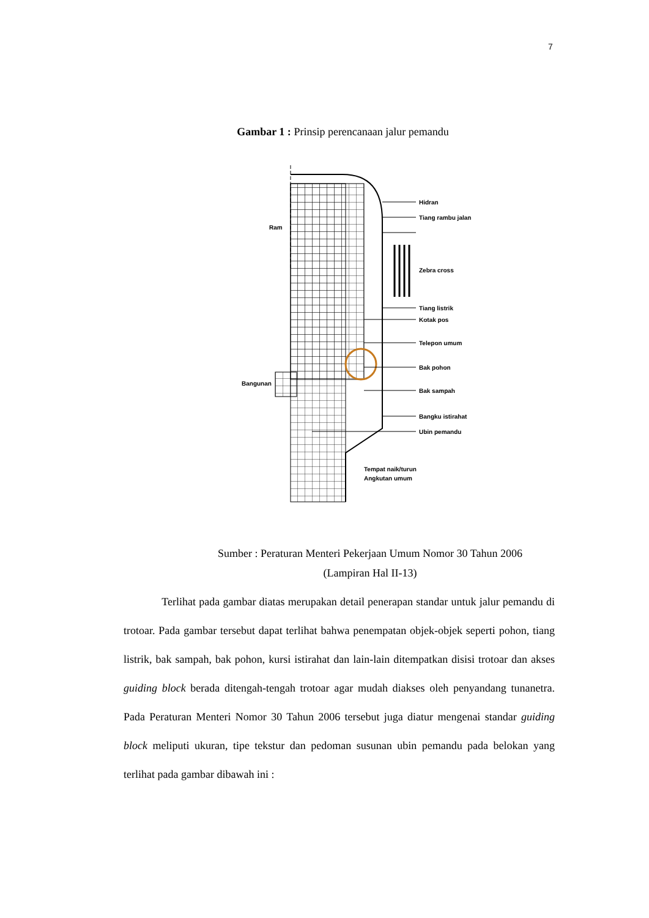7
Gambar 1 : Prinsip perencanaan jalur pemandu
Ram
Bangunan
Hidran
Tiang rambu jalan
Zebra cross
Tiang listrik
Kotak pos
Telepon umum
Bak pohon
Bak sampah
Bangku istirahat
Ubin pemandu
Tempat naik/turun
Angkutan umum
Sumber : Peraturan Menteri Pekerjaan Umum Nomor 30 Tahun 2006
(Lampiran Hal II-13)
Terlihat pada gambar diatas merupakan detail penerapan standar untuk jalur pemandu di trotoar. Pada gambar tersebut dapat terlihat bahwa penempatan objek-objek seperti pohon, tiang listrik, bak sampah, bak pohon, kursi istirahat dan lain-lain ditempatkan disisi trotoar dan akses guiding block berada ditengah-tengah trotoar agar mudah diakses oleh penyandang tunanetra. Pada Peraturan Menteri Nomor 30 Tahun 2006 tersebut juga diatur mengenai standar guiding block meliputi ukuran, tipe tekstur dan pedoman susunan ubin pemandu pada belokan yang terlihat pada gambar dibawah ini :